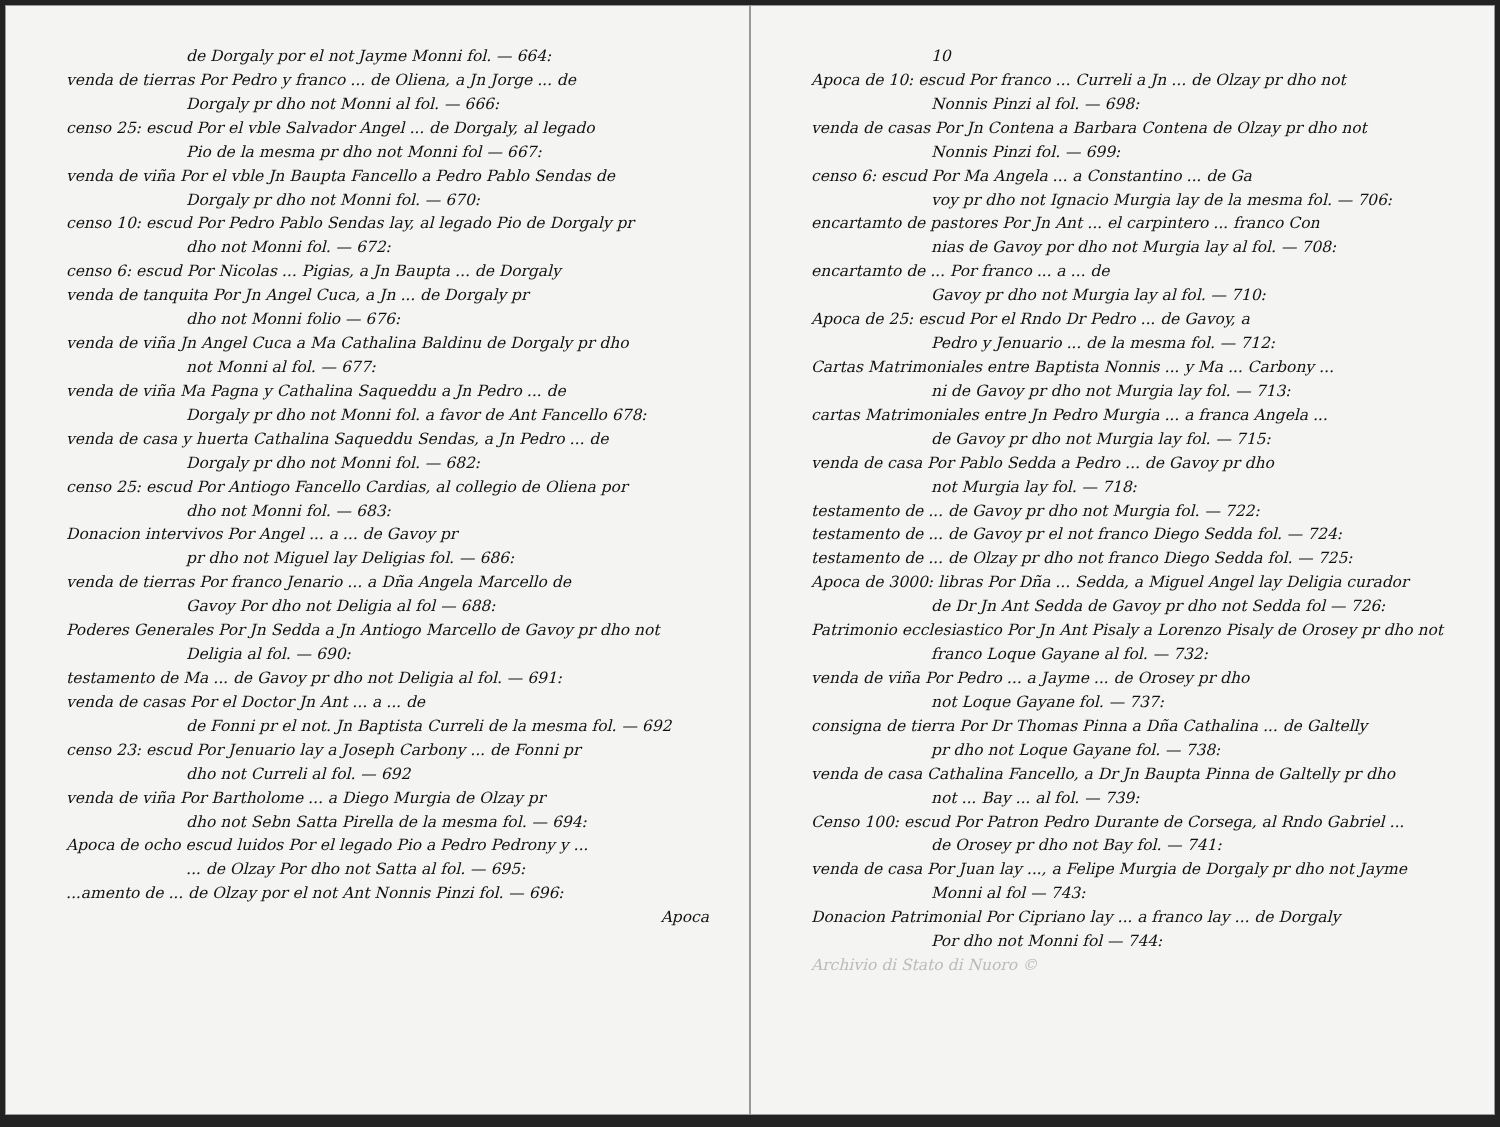de Dorgaly por el not Jayme Monni fol. — 664:
venda de tierras Por Pedro y franco ... de Oliena, a Jn Jorge ... de
Dorgaly pr dho not Monni al fol. — 666:
censo 25: escud Por el vble Salvador Angel ... de Dorgaly, al legado
Pio de la mesma pr dho not Monni fol — 667:
venda de viña Por el vble Jn Baupta Fancello a Pedro Pablo Sendas de
Dorgaly pr dho not Monni fol. — 670:
censo 10: escud Por Pedro Pablo Sendas lay, al legado Pio de Dorgaly pr
dho not Monni fol. — 672:
censo 6: escud Por Nicolas ... Pigias, a Jn Baupta ... de Dorgaly
venda de tanquita Por Jn Angel Cuca, a Jn ... de Dorgaly pr
dho not Monni folio — 676:
venda de viña Jn Angel Cuca a Ma Cathalina Baldinu de Dorgaly pr dho
not Monni al fol. — 677:
venda de viña Ma Pagna y Cathalina Saqueddu a Jn Pedro ... de
Dorgaly pr dho not Monni fol. a favor de Ant Fancello 678:
venda de casa y huerta Cathalina Saqueddu Sendas, a Jn Pedro ... de
Dorgaly pr dho not Monni fol. — 682:
censo 25: escud Por Antiogo Fancello Cardias, al collegio de Oliena por
dho not Monni fol. — 683:
Donacion intervivos Por Angel ... a ... de Gavoy pr
pr dho not Miguel lay Deligias fol. — 686:
venda de tierras Por franco Jenario ... a Dña Angela Marcello de
Gavoy Por dho not Deligia al fol — 688:
Poderes Generales Por Jn Sedda a Jn Antiogo Marcello de Gavoy pr dho not
Deligia al fol. — 690:
testamento de Ma ... de Gavoy pr dho not Deligia al fol. — 691:
venda de casas Por el Doctor Jn Ant ... a ... de
de Fonni pr el not. Jn Baptista Curreli de la mesma fol. — 692
censo 23: escud Por Jenuario lay a Joseph Carbony ... de Fonni pr
dho not Curreli al fol. — 692
venda de viña Por Bartholome ... a Diego Murgia de Olzay pr
dho not Sebn Satta Pirella de la mesma fol. — 694:
Apoca de ocho escud luidos Por el legado Pio a Pedro Pedrony y ...
... de Olzay Por dho not Satta al fol. — 695:
...amento de ... de Olzay por el not Ant Nonnis Pinzi fol. — 696:
Apoca
10
Apoca de 10: escud Por franco ... Curreli a Jn ... de Olzay pr dho not
Nonnis Pinzi al fol. — 698:
venda de casas Por Jn Contena a Barbara Contena de Olzay pr dho not
Nonnis Pinzi fol. — 699:
censo 6: escud Por Ma Angela ... a Constantino ... de Ga
voy pr dho not Ignacio Murgia lay de la mesma fol. — 706:
encartamto de pastores Por Jn Ant ... el carpintero ... franco Con
nias de Gavoy por dho not Murgia lay al fol. — 708:
encartamto de ... Por franco ... a ... de
Gavoy pr dho not Murgia lay al fol. — 710:
Apoca de 25: escud Por el Rndo Dr Pedro ... de Gavoy, a
Pedro y Jenuario ... de la mesma fol. — 712:
Cartas Matrimoniales entre Baptista Nonnis ... y Ma ... Carbony ...
ni de Gavoy pr dho not Murgia lay fol. — 713:
cartas Matrimoniales entre Jn Pedro Murgia ... a franca Angela ...
de Gavoy pr dho not Murgia lay fol. — 715:
venda de casa Por Pablo Sedda a Pedro ... de Gavoy pr dho
not Murgia lay fol. — 718:
testamento de ... de Gavoy pr dho not Murgia fol. — 722:
testamento de ... de Gavoy pr el not franco Diego Sedda fol. — 724:
testamento de ... de Olzay pr dho not franco Diego Sedda fol. — 725:
Apoca de 3000: libras Por Dña ... Sedda, a Miguel Angel lay Deligia curador
de Dr Jn Ant Sedda de Gavoy pr dho not Sedda fol — 726:
Patrimonio ecclesiastico Por Jn Ant Pisaly a Lorenzo Pisaly de Orosey pr dho not
franco Loque Gayane al fol. — 732:
venda de viña Por Pedro ... a Jayme ... de Orosey pr dho
not Loque Gayane fol. — 737:
consigna de tierra Por Dr Thomas Pinna a Dña Cathalina ... de Galtelly
pr dho not Loque Gayane fol. — 738:
venda de casa Cathalina Fancello, a Dr Jn Baupta Pinna de Galtelly pr dho
not ... Bay ... al fol. — 739:
Censo 100: escud Por Patron Pedro Durante de Corsega, al Rndo Gabriel ...
de Orosey pr dho not Bay fol. — 741:
venda de casa Por Juan lay ..., a Felipe Murgia de Dorgaly pr dho not Jayme
Monni al fol — 743:
Donacion Patrimonial Por Cipriano lay ... a franco lay ... de Dorgaly
Por dho not Monni fol — 744:
Archivio di Stato di Nuoro ©